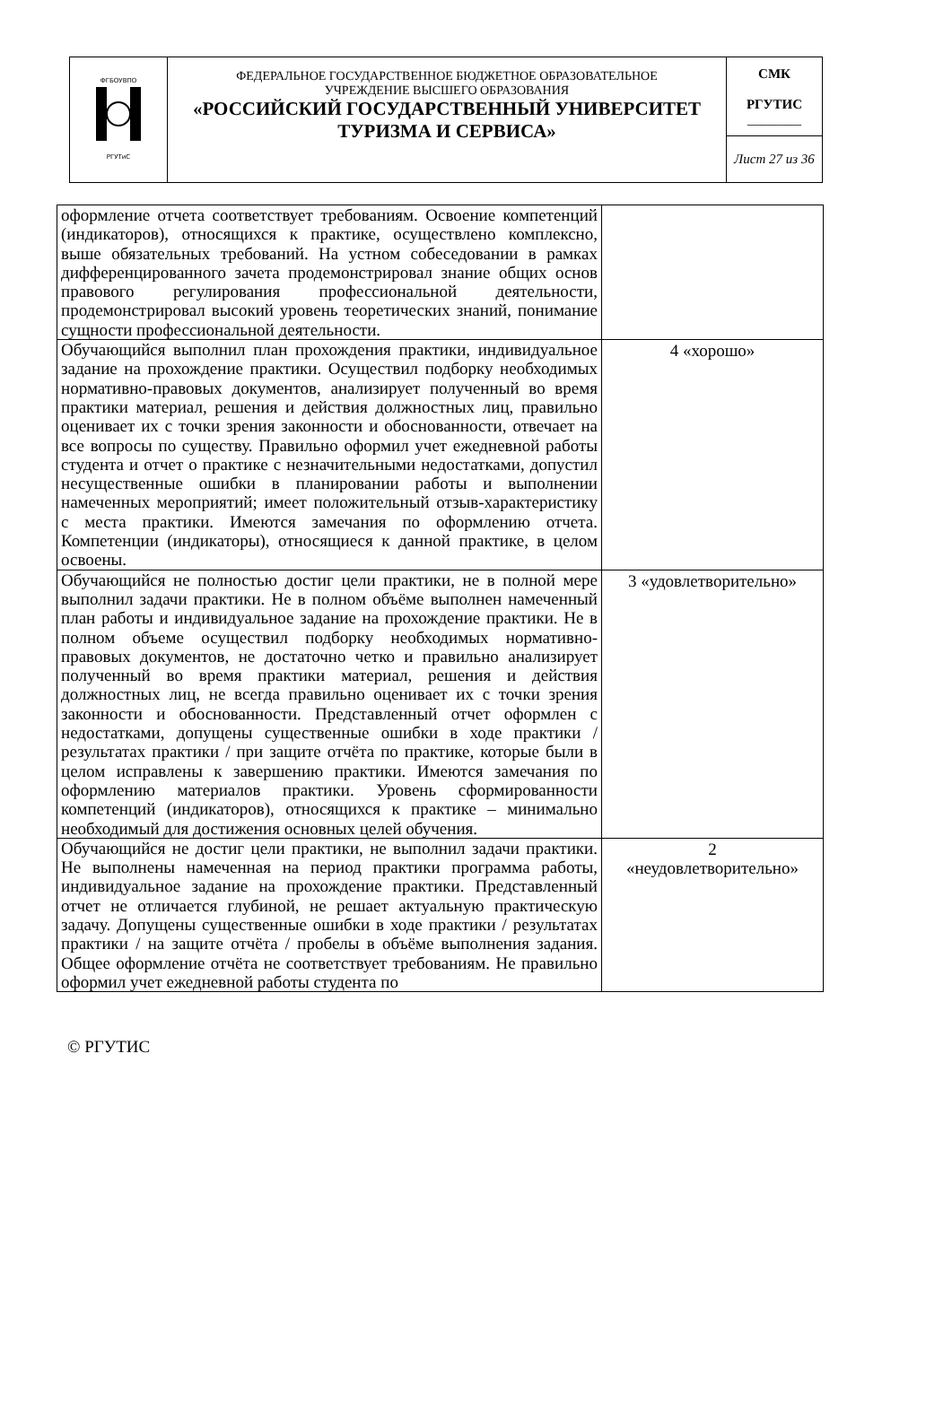| ФГБОУВПО РГУТиС | ФЕДЕРАЛЬНОЕ ГОСУДАРСТВЕННОЕ БЮДЖЕТНОЕ ОБРАЗОВАТЕЛЬНОЕ УЧРЕЖДЕНИЕ ВЫСШЕГО ОБРАЗОВАНИЯ «РОССИЙСКИЙ ГОСУДАРСТВЕННЫЙ УНИВЕРСИТЕТ ТУРИЗМА И СЕРВИСА» | СМК РГУТИС ________ |
| | | Лист 27 из 36 |
| оформление отчета соответствует требованиям. Освоение компетенций (индикаторов), относящихся к практике, осуществлено комплексно, выше обязательных требований. На устном собеседовании в рамках дифференцированного зачета продемонстрировал знание общих основ правового регулирования профессиональной деятельности, продемонстрировал высокий уровень теоретических знаний, понимание сущности профессиональной деятельности. | |
| Обучающийся выполнил план прохождения практики, индивидуальное задание на прохождение практики. Осуществил подборку необходимых нормативно-правовых документов, анализирует полученный во время практики материал, решения и действия должностных лиц, правильно оценивает их с точки зрения законности и обоснованности, отвечает на все вопросы по существу. Правильно оформил учет ежедневной работы студента и отчет о практике с незначительными недостатками, допустил несущественные ошибки в планировании работы и выполнении намеченных мероприятий; имеет положительный отзыв-характеристику с места практики. Имеются замечания по оформлению отчета. Компетенции (индикаторы), относящиеся к данной практике, в целом освоены. | 4 «хорошо» |
| Обучающийся не полностью достиг цели практики, не в полной мере выполнил задачи практики. Не в полном объёме выполнен намеченный план работы и индивидуальное задание на прохождение практики. Не в полном объеме осуществил подборку необходимых нормативно-правовых документов, не достаточно четко и правильно анализирует полученный во время практики материал, решения и действия должностных лиц, не всегда правильно оценивает их с точки зрения законности и обоснованности. Представленный отчет оформлен с недостатками, допущены существенные ошибки в ходе практики / результатах практики / при защите отчёта по практике, которые были в целом исправлены к завершению практики. Имеются замечания по оформлению материалов практики. Уровень сформированности компетенций (индикаторов), относящихся к практике – минимально необходимый для достижения основных целей обучения. | 3 «удовлетворительно» |
| Обучающийся не достиг цели практики, не выполнил задачи практики. Не выполнены намеченная на период практики программа работы, индивидуальное задание на прохождение практики. Представленный отчет не отличается глубиной, не решает актуальную практическую задачу. Допущены существенные ошибки в ходе практики / результатах практики / на защите отчёта / пробелы в объёме выполнения задания. Общее оформление отчёта не соответствует требованиям. Не правильно оформил учет ежедневной работы студента по | 2 «неудовлетворительно» |
© РГУТИС